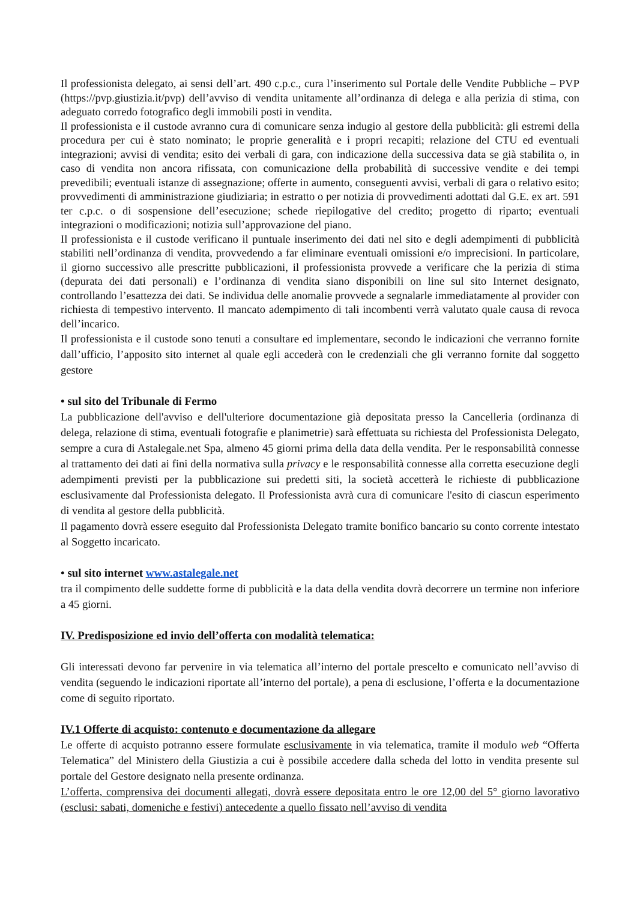Il professionista delegato, ai sensi dell’art. 490 c.p.c., cura l’inserimento sul Portale delle Vendite Pubbliche – PVP (https://pvp.giustizia.it/pvp) dell’avviso di vendita unitamente all’ordinanza di delega e alla perizia di stima, con adeguato corredo fotografico degli immobili posti in vendita.
Il professionista e il custode avranno cura di comunicare senza indugio al gestore della pubblicità: gli estremi della procedura per cui è stato nominato; le proprie generalità e i propri recapiti; relazione del CTU ed eventuali integrazioni; avvisi di vendita; esito dei verbali di gara, con indicazione della successiva data se già stabilita o, in caso di vendita non ancora rifissata, con comunicazione della probabilità di successive vendite e dei tempi prevedibili; eventuali istanze di assegnazione; offerte in aumento, conseguenti avvisi, verbali di gara o relativo esito; provvedimenti di amministrazione giudiziaria; in estratto o per notizia di provvedimenti adottati dal G.E. ex art. 591 ter c.p.c. o di sospensione dell’esecuzione; schede riepilogative del credito; progetto di riparto; eventuali integrazioni o modificazioni; notizia sull’approvazione del piano.
Il professionista e il custode verificano il puntuale inserimento dei dati nel sito e degli adempimenti di pubblicità stabiliti nell’ordinanza di vendita, provvedendo a far eliminare eventuali omissioni e/o imprecisioni. In particolare, il giorno successivo alle prescritte pubblicazioni, il professionista provvede a verificare che la perizia di stima (depurata dei dati personali) e l’ordinanza di vendita siano disponibili on line sul sito Internet designato, controllando l’esattezza dei dati. Se individua delle anomalie provvede a segnalarle immediatamente al provider con richiesta di tempestivo intervento. Il mancato adempimento di tali incombenti verrà valutato quale causa di revoca dell’incarico.
Il professionista e il custode sono tenuti a consultare ed implementare, secondo le indicazioni che verranno fornite dall’ufficio, l’apposito sito internet al quale egli accederà con le credenziali che gli verranno fornite dal soggetto gestore
• sul sito del Tribunale di Fermo
La pubblicazione dell'avviso e dell'ulteriore documentazione già depositata presso la Cancelleria (ordinanza di delega, relazione di stima, eventuali fotografie e planimetrie) sarà effettuata su richiesta del Professionista Delegato, sempre a cura di Astalegale.net Spa, almeno 45 giorni prima della data della vendita. Per le responsabilità connesse al trattamento dei dati ai fini della normativa sulla privacy e le responsabilità connesse alla corretta esecuzione degli adempimenti previsti per la pubblicazione sui predetti siti, la società accetterà le richieste di pubblicazione esclusivamente dal Professionista delegato. Il Professionista avrà cura di comunicare l'esito di ciascun esperimento di vendita al gestore della pubblicità.
Il pagamento dovrà essere eseguito dal Professionista Delegato tramite bonifico bancario su conto corrente intestato al Soggetto incaricato.
• sul sito internet www.astalegale.net
tra il compimento delle suddette forme di pubblicità e la data della vendita dovrà decorrere un termine non inferiore a 45 giorni.
IV. Predisposizione ed invio dell’offerta con modalità telematica:
Gli interessati devono far pervenire in via telematica all’interno del portale prescelto e comunicato nell’avviso di vendita (seguendo le indicazioni riportate all’interno del portale), a pena di esclusione, l’offerta e la documentazione come di seguito riportato.
IV.1 Offerte di acquisto: contenuto e documentazione da allegare
Le offerte di acquisto potranno essere formulate esclusivamente in via telematica, tramite il modulo web “Offerta Telematica” del Ministero della Giustizia a cui è possibile accedere dalla scheda del lotto in vendita presente sul portale del Gestore designato nella presente ordinanza.
L’offerta, comprensiva dei documenti allegati, dovrà essere depositata entro le ore 12,00 del 5° giorno lavorativo (esclusi: sabati, domeniche e festivi) antecedente a quello fissato nell’avviso di vendita